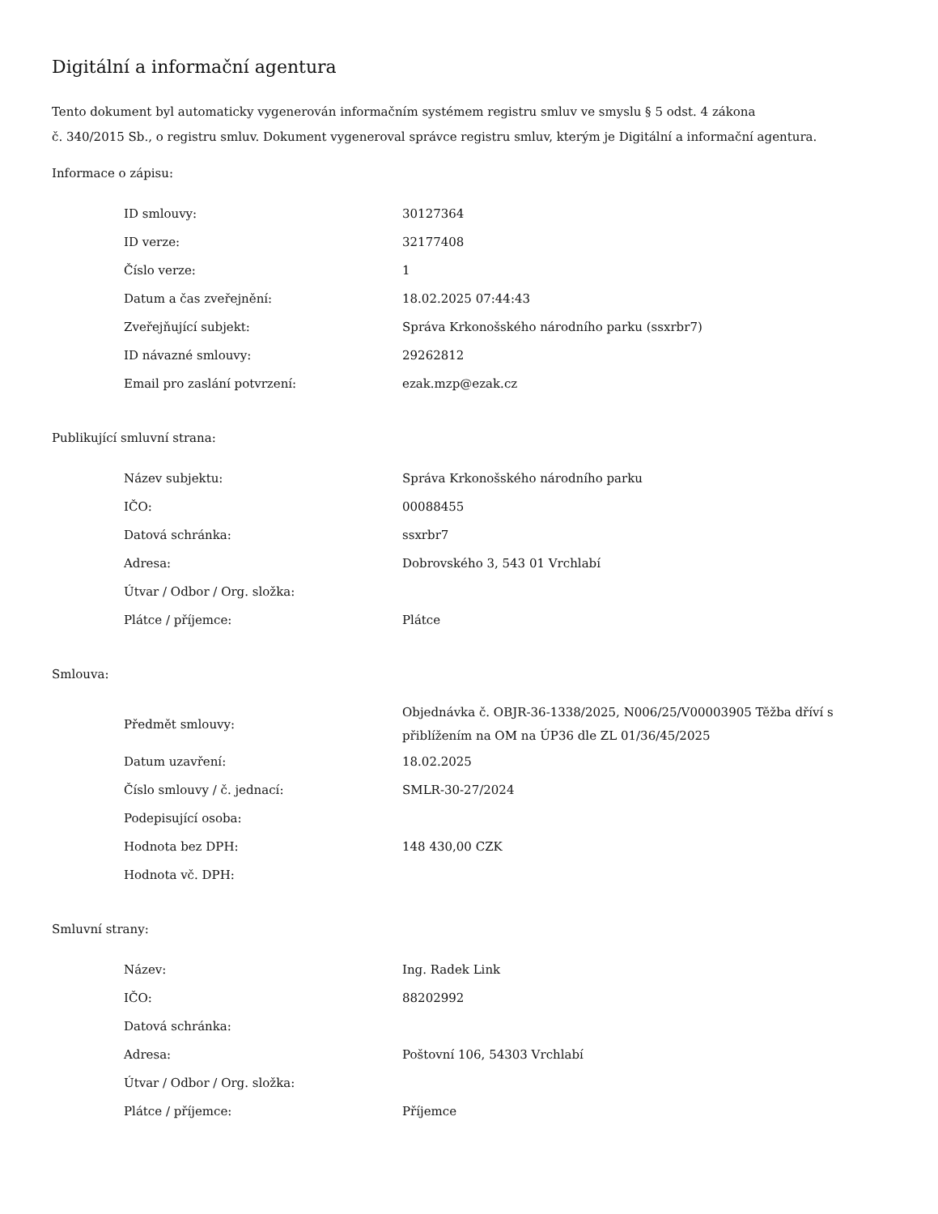Digitální a informační agentura
Tento dokument byl automaticky vygenerován informačním systémem registru smluv ve smyslu § 5 odst. 4 zákona
č. 340/2015 Sb., o registru smluv. Dokument vygeneroval správce registru smluv, kterým je Digitální a informační agentura.
Informace o zápisu:
| ID smlouvy: | 30127364 |
| ID verze: | 32177408 |
| Číslo verze: | 1 |
| Datum a čas zveřejnění: | 18.02.2025 07:44:43 |
| Zveřejňující subjekt: | Správa Krkonošského národního parku (ssxrbr7) |
| ID návazné smlouvy: | 29262812 |
| Email pro zaslání potvrzení: | ezak.mzp@ezak.cz |
Publikující smluvní strana:
| Název subjektu: | Správa Krkonošského národního parku |
| IČO: | 00088455 |
| Datová schránka: | ssxrbr7 |
| Adresa: | Dobrovského 3, 543 01 Vrchlabí |
| Útvar / Odbor / Org. složka: | |
| Plátce / příjemce: | Plátce |
Smlouva:
| Předmět smlouvy: | Objednávka č. OBJR-36-1338/2025, N006/25/V00003905 Těžba dříví s přiblížením na OM na ÚP36 dle ZL 01/36/45/2025 |
| Datum uzavření: | 18.02.2025 |
| Číslo smlouvy / č. jednací: | SMLR-30-27/2024 |
| Podepisující osoba: | |
| Hodnota bez DPH: | 148 430,00 CZK |
| Hodnota vč. DPH: | |
Smluvní strany:
| Název: | Ing. Radek Link |
| IČO: | 88202992 |
| Datová schránka: | |
| Adresa: | Poštovní 106, 54303 Vrchlabí |
| Útvar / Odbor / Org. složka: | |
| Plátce / příjemce: | Příjemce |